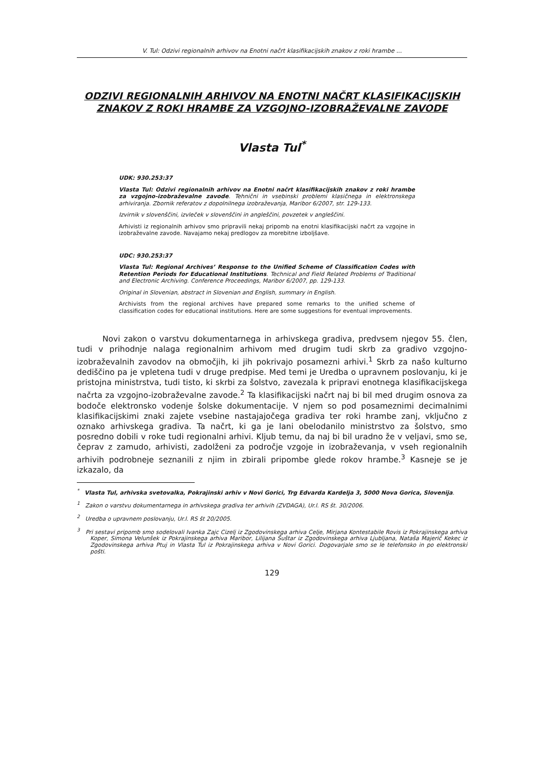V. Tul: Odzivi regionalnih arhivov na Enotni načrt klasifikacijskih znakov z roki hrambe ...
ODZIVI REGIONALNIH ARHIVOV NA ENOTNI NAČRT KLASIFIKACIJSKIH ZNAKOV Z ROKI HRAMBE ZA VZGOJNO-IZOBRAŽEVALNE ZAVODE
Vlasta Tul<sup>*</sup>
UDK: 930.253:37
Vlasta Tul: Odzivi regionalnih arhivov na Enotni načrt klasifikacijskih znakov z roki hrambe za vzgojno-izobraževalne zavode. Tehnični in vsebinski problemi klasičnega in elektronskega arhiviranja. Zbornik referatov z dopolnilnega izobraževanja, Maribor 6/2007, str. 129-133.
Izvirnik v slovenščini, izvleček v slovenščini in angleščini, povzetek v angleščini.
Arhivisti iz regionalnih arhivov smo pripravili nekaj pripomb na enotni klasifikacijski načrt za vzgojne in izobraževalne zavode. Navajamo nekaj predlogov za morebitne izboljšave.
UDC: 930.253:37
Vlasta Tul: Regional Archives’ Response to the Unified Scheme of Classification Codes with Retention Periods for Educational Institutions. Technical and Field Related Problems of Traditional and Electronic Archiving. Conference Proceedings, Maribor 6/2007, pp. 129-133.
Original in Slovenian, abstract in Slovenian and English, summary in English.
Archivists from the regional archives have prepared some remarks to the unified scheme of classification codes for educational institutions. Here are some suggestions for eventual improvements.
Novi zakon o varstvu dokumentarnega in arhivskega gradiva, predvsem njegov 55. člen, tudi v prihodnje nalaga regionalnim arhivom med drugim tudi skrb za gradivo vzgojno-izobraževalnih zavodov na območjih, ki jih pokrivajo posamezni arhivi.<sup>1</sup> Skrb za našo kulturno dediščino pa je vpletena tudi v druge predpise. Med temi je Uredba o upravnem poslovanju, ki je pristojna ministrstva, tudi tisto, ki skrbi za šolstvo, zavezala k pripravi enotnega klasifikacijskega načrta za vzgojno-izobraževalne zavode.<sup>2</sup> Ta klasifikacijski načrt naj bi bil med drugim osnova za bodoče elektronsko vodenje šolske dokumentacije. V njem so pod posameznimi decimalnimi klasifikacijskimi znaki zajete vsebine nastajajočega gradiva ter roki hrambe zanj, vključno z oznako arhivskega gradiva. Ta načrt, ki ga je lani obelodanilo ministrstvo za šolstvo, smo posredno dobili v roke tudi regionalni arhivi. Kljub temu, da naj bi bil uradno že v veljavi, smo se, čeprav z zamudo, arhivisti, zadolženi za področje vzgoje in izobraževanja, v vseh regionalnih arhivih podrobneje seznanili z njim in zbirali pripombe glede rokov hrambe.<sup>3</sup> Kasneje se je izkazalo, da
<sup>*</sup> Vlasta Tul, arhivska svetovalka, Pokrajinski arhiv v Novi Gorici, Trg Edvarda Kardelja 3, 5000 Nova Gorica, Slovenija.
<sup>1</sup> Zakon o varstvu dokumentarnega in arhivskega gradiva ter arhivih (ZVDAGA), Ur.l. RS št. 30/2006.
<sup>2</sup> Uredba o upravnem poslovanju, Ur.l. RS št 20/2005.
<sup>3</sup> Pri sestavi pripomb smo sodelovali Ivanka Zajc Cizelj iz Zgodovinskega arhiva Celje, Mirjana Kontestabile Rovis iz Pokrajinskega arhiva Koper, Simona Velunšek iz Pokrajinskega arhiva Maribor, Lilijana Šuštar iz Zgodovinskega arhiva Ljubljana, Nataša Majerič Kekec iz Zgodovinskega arhiva Ptuj in Vlasta Tul iz Pokrajinskega arhiva v Novi Gorici. Dogovarjale smo se le telefonsko in po elektronski pošti.
129